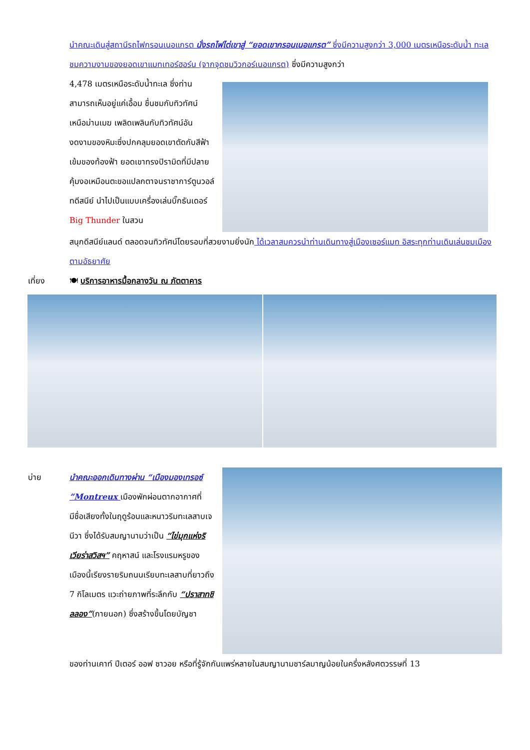นำคณะเดินสู่สถานีรถไฟกรอนเนอแกรต นั่งรถไฟไต่เขาสู่ “ยอดเขากรอนเนอแกรต” ซึ่งมีความสูงกว่า 3,000 เมตรเหนือระดับน้ำ ทะเลชมความงามของยอดเขาแมทเทอร์ฮอร์น (จากจุดชมวิวกอร์เนอแกรต) ซึ่งมีความสูงกว่า
4,478 เมตรเหนือระดับน้ำทะเล ซึ่งท่านสามารถเห็นอยู่แค่เอื้อม ชื่นชมกับทิวทัศน์เหนือม่านเมฆ เพลิดเพลินกับทิวทัศน์อันงดงามของหิมะซึ่งปกคลุมยอดเขาตัดกับสีฟ้าเข้มของท้องฟ้า ยอดเขาทรงปิรามิดที่มีปลายคุ้มงอเหมือนตะขอแปลกตาจนราชาการ์ตูนวอล์ทดีสนีย์ นำไปเป็นแบบเครื่องเล่นบิ๊กธันเดอร์ Big Thunder ในสวน
สนุกดีสนีย์แลนด์ ตลอดจนทิวทัศน์โดยรอบที่สวยงามยิ่งนัก ได้เวลาสมควรนำท่านเดินทางสู่เมืองเซอร์แมท อิสระทุกท่านเดินเล่นชมเมืองตามอัธยาศัย
เที่ยง 🍽 บริการอาหารมื้อกลางวัน ณ ภัตตาคาร
บ่าย นำคณะออกเดินทางผ่าน “เมืองมองเทรอซ์ ”Montreux เมืองพักผ่อนตากอากาศที่มีชื่อเสียงทั้งในฤดูร้อนและหนาวริมทะเลสาบเจนีวา ซึ่งได้รับสมญานามว่าเป็น “ไข่มุกแห่งริเวียร่าสวิสฯ” คฤหาสน์ และโรงแรมหรูของเมืองนี้เรียงรายริมถนนเรียบทะเลสาบที่ยาวถึง 7 กิโลเมตร แวะถ่ายภาพที่ระลึกกับ “ปราสาทชิลลอง”(ภายนอก) ซึ่งสร้างขึ้นโดยบัญชา
ของท่านเคาท์ ปีเตอร์ ออฟ ซาวอย หรือที่รู้จักกันแพร่หลายในสมญานามชาร์ลมาญน้อยในครึ่งหลังศตวรรษที่ 13